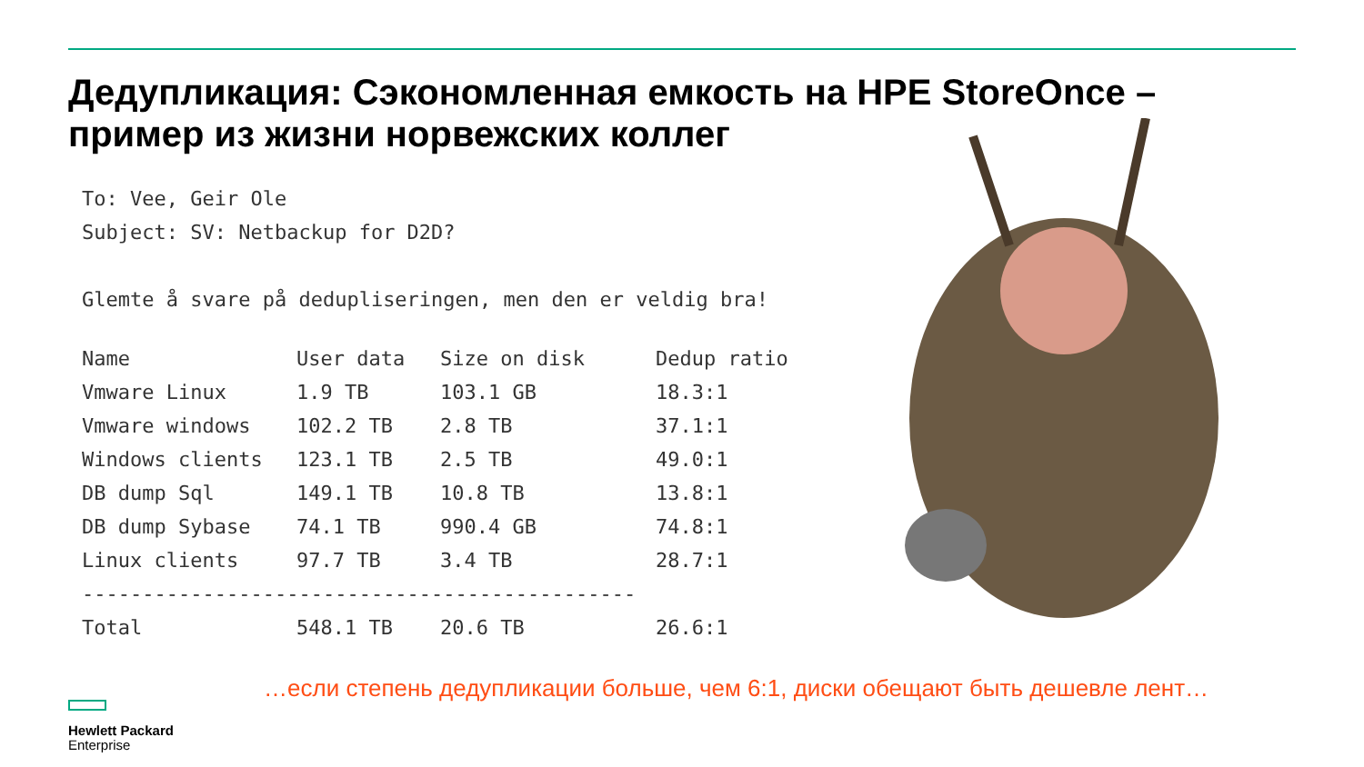Дедупликация: Сэкономленная емкость на HPE StoreOnce – пример из жизни норвежских коллег
To: Vee, Geir Ole
Subject: SV: Netbackup for D2D?
Glemte å svare på dedupliseringen, men den er veldig bra!
| Name | User data | Size on disk | Dedup ratio |
| --- | --- | --- | --- |
| Vmware Linux | 1.9 TB | 103.1 GB | 18.3:1 |
| Vmware windows | 102.2 TB | 2.8 TB | 37.1:1 |
| Windows clients | 123.1 TB | 2.5 TB | 49.0:1 |
| DB dump Sql | 149.1 TB | 10.8 TB | 13.8:1 |
| DB dump Sybase | 74.1 TB | 990.4 GB | 74.8:1 |
| Linux clients | 97.7 TB | 3.4 TB | 28.7:1 |
| ---------------------------------------------- | | | |
| Total | 548.1 TB | 20.6 TB | 26.6:1 |
…если степень дедупликации больше, чем 6:1, диски обещают быть дешевле лент…
Hewlett Packard
Enterprise